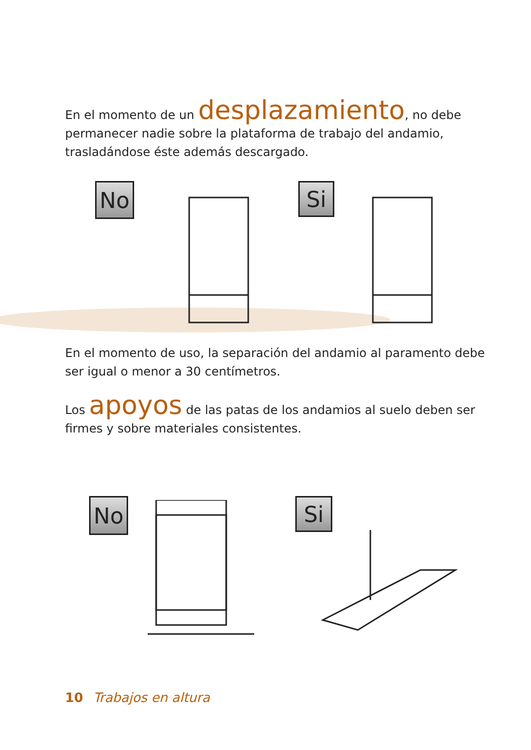En el momento de un desplazamiento, no debe permanecer nadie sobre la plataforma de trabajo del andamio, trasladándose éste además descargado.
No Si
En el momento de uso, la separación del andamio al paramento debe ser igual o menor a 30 centímetros.
Los apoyos de las patas de los andamios al suelo deben ser firmes y sobre materiales consistentes.
No Si
10 Trabajos en altura